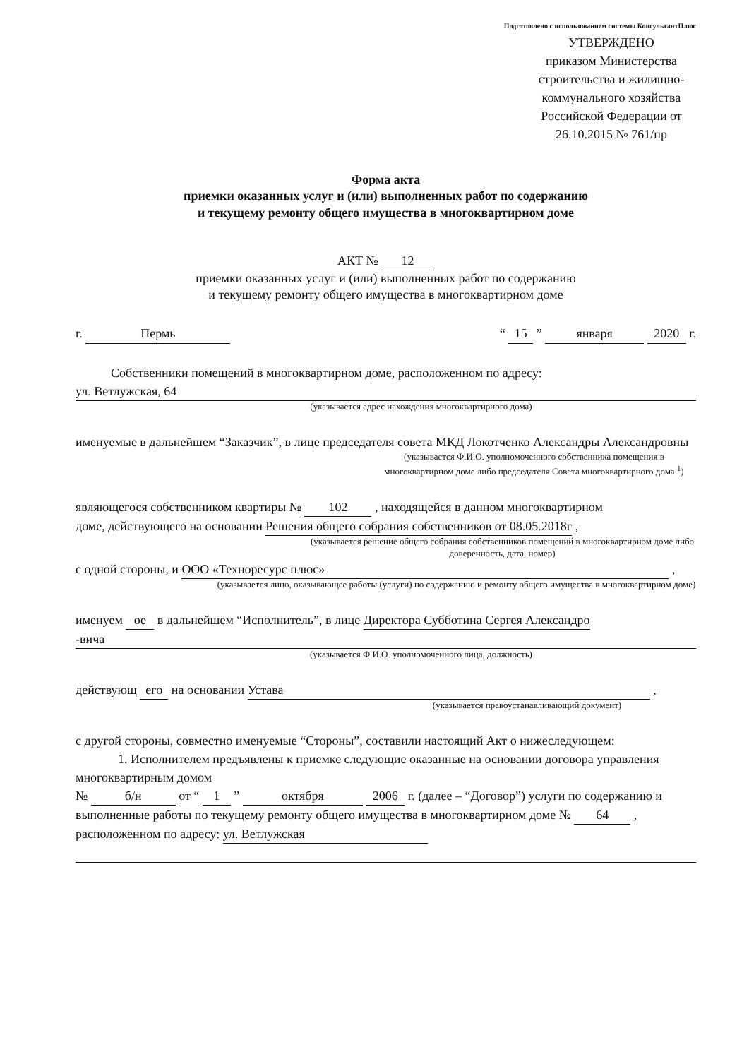Подготовлено с использованием системы КонсультантПлюс
УТВЕРЖДЕНО
приказом Министерства строительства и жилищно-коммунального хозяйства Российской Федерации от 26.10.2015 № 761/пр
Форма акта
приемки оказанных услуг и (или) выполненных работ по содержанию
и текущему ремонту общего имущества в многоквартирном доме
АКТ № 12
приемки оказанных услуг и (или) выполненных работ по содержанию
и текущему ремонту общего имущества в многоквартирном доме
г. Пермь “ 15 ” января 2020 г.
Собственники помещений в многоквартирном доме, расположенном по адресу:
ул. Ветлужская, 64
(указывается адрес нахождения многоквартирного дома)
именуемые в дальнейшем “Заказчик”, в лице председателя совета МКД Локотченко Александры Александровны
(указывается Ф.И.О. уполномоченного собственника помещения в многоквартирном доме либо председателя Совета многоквартирного дома <sup>1</sup>)
являющегося собственником квартиры № 102 , находящейся в данном многоквартирном
доме, действующего на основании Решения общего собрания собственников от 08.05.2018г ,
(указывается решение общего собрания собственников помещений в многоквартирном доме либо доверенность, дата, номер)
с одной стороны, и ООО «Техноресурс плюс» ,
(указывается лицо, оказывающее работы (услуги) по содержанию и ремонту общего имущества в многоквартирном доме)
именуем ое в дальнейшем “Исполнитель”, в лице Директора Субботина Сергея Александро
-вича
(указывается Ф.И.О. уполномоченного лица, должность)
действующ его на основании Устава ,
(указывается правоустанавливающий документ)
с другой стороны, совместно именуемые “Стороны”, составили настоящий Акт о нижеследующем:
1. Исполнителем предъявлены к приемке следующие оказанные на основании договора управления многоквартирным домом
№ б/н от “ 1 ” октября 2006 г. (далее – “Договор”) услуги по содержанию и выполненные работы по текущему ремонту общего имущества в многоквартирном доме № 64 , расположенном по адресу: ул. Ветлужская